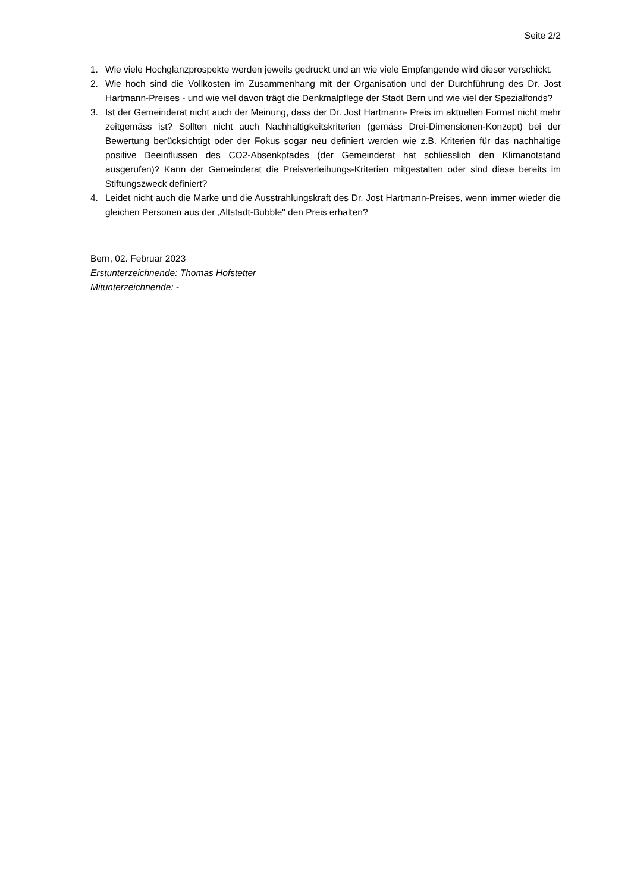Seite 2/2
1. Wie viele Hochglanzprospekte werden jeweils gedruckt und an wie viele Empfangende wird dieser verschickt.
2. Wie hoch sind die Vollkosten im Zusammenhang mit der Organisation und der Durchführung des Dr. Jost Hartmann-Preises - und wie viel davon trägt die Denkmalpflege der Stadt Bern und wie viel der Spezialfonds?
3. Ist der Gemeinderat nicht auch der Meinung, dass der Dr. Jost Hartmann- Preis im aktuellen Format nicht mehr zeitgemäss ist? Sollten nicht auch Nachhaltigkeitskriterien (gemäss Drei-Dimensionen-Konzept) bei der Bewertung berücksichtigt oder der Fokus sogar neu definiert werden wie z.B. Kriterien für das nachhaltige positive Beeinflussen des CO2-Absenkpfades (der Gemeinderat hat schliesslich den Klimanotstand ausgerufen)? Kann der Gemeinderat die Preisverleihungs-Kriterien mitgestalten oder sind diese bereits im Stiftungszweck definiert?
4. Leidet nicht auch die Marke und die Ausstrahlungskraft des Dr. Jost Hartmann-Preises, wenn immer wieder die gleichen Personen aus der ‚Altstadt-Bubble" den Preis erhalten?
Bern, 02. Februar 2023
Erstunterzeichnende: Thomas Hofstetter
Mitunterzeichnende: -